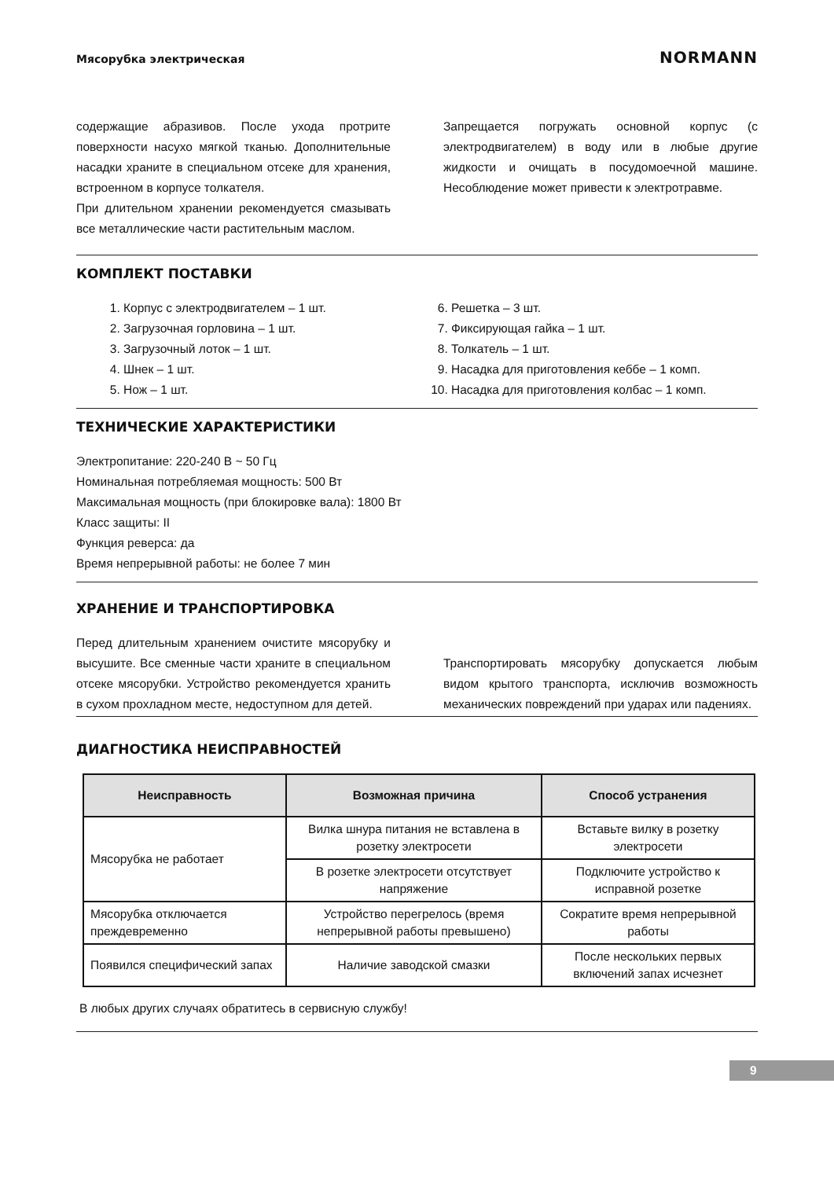Мясорубка электрическая NORMANN
содержащие абразивов. После ухода протрите поверхности насухо мягкой тканью. Дополнительные насадки храните в специальном отсеке для хранения, встроенном в корпусе толкателя.
При длительном хранении рекомендуется смазывать все металлические части растительным маслом.
Запрещается погружать основной корпус (с электродвигателем) в воду или в любые другие жидкости и очищать в посудомоечной машине. Несоблюдение может привести к электротравме.
КОМПЛЕКТ ПОСТАВКИ
1. Корпус с электродвигателем – 1 шт.
2. Загрузочная горловина – 1 шт.
3. Загрузочный лоток – 1 шт.
4. Шнек – 1 шт.
5. Нож – 1 шт.
6. Решетка – 3 шт.
7. Фиксирующая гайка – 1 шт.
8. Толкатель – 1 шт.
9. Насадка для приготовления кеббе – 1 комп.
10. Насадка для приготовления колбас – 1 комп.
ТЕХНИЧЕСКИЕ ХАРАКТЕРИСТИКИ
Электропитание: 220-240 В ~ 50 Гц
Номинальная потребляемая мощность: 500 Вт
Максимальная мощность (при блокировке вала): 1800 Вт
Класс защиты: II
Функция реверса: да
Время непрерывной работы: не более 7 мин
ХРАНЕНИЕ И ТРАНСПОРТИРОВКА
Перед длительным хранением очистите мясорубку и высушите. Все сменные части храните в специальном отсеке мясорубки. Устройство рекомендуется хранить в сухом прохладном месте, недоступном для детей.
Транспортировать мясорубку допускается любым видом крытого транспорта, исключив возможность механических повреждений при ударах или падениях.
ДИАГНОСТИКА НЕИСПРАВНОСТЕЙ
| Неисправность | Возможная причина | Способ устранения |
| --- | --- | --- |
| Мясорубка не работает | Вилка шнура питания не вставлена в розетку электросети | Вставьте вилку в розетку электросети |
| | В розетке электросети отсутствует напряжение | Подключите устройство к исправной розетке |
| Мясорубка отключается преждевременно | Устройство перегрелось (время непрерывной работы превышено) | Сократите время непрерывной работы |
| Появился специфический запах | Наличие заводской смазки | После нескольких первых включений запах исчезнет |
В любых других случаях обратитесь в сервисную службу!
9